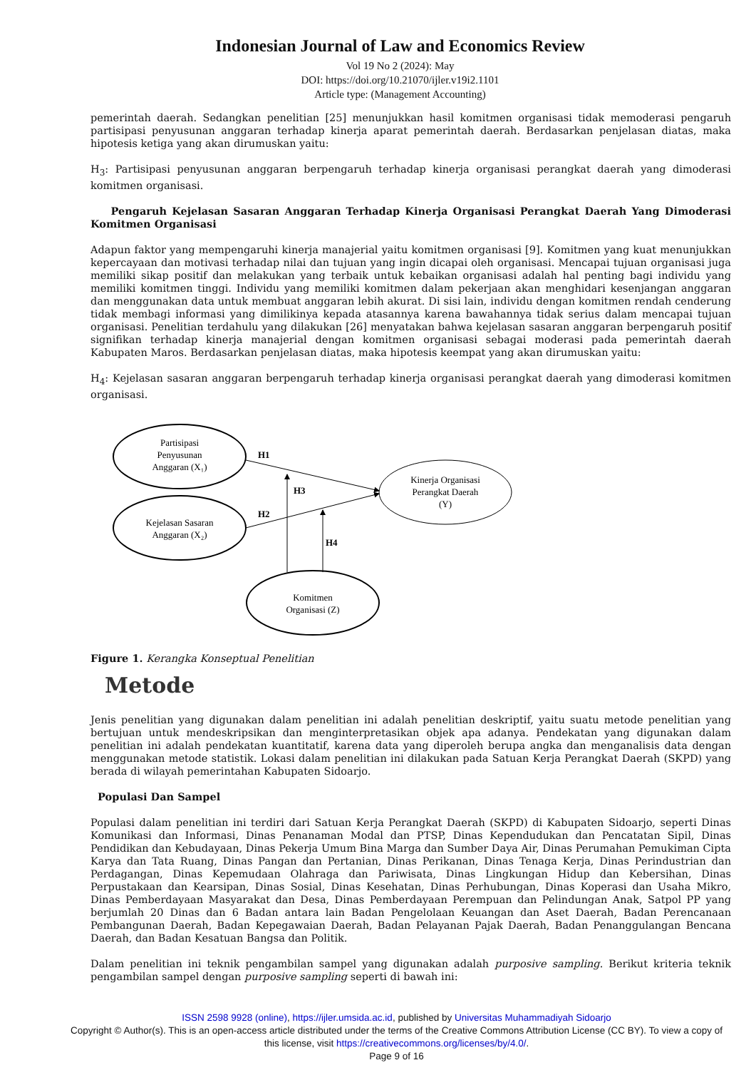Indonesian Journal of Law and Economics Review
Vol 19 No 2 (2024): May
DOI: https://doi.org/10.21070/ijler.v19i2.1101
Article type: (Management Accounting)
pemerintah daerah. Sedangkan penelitian [25] menunjukkan hasil komitmen organisasi tidak memoderasi pengaruh partisipasi penyusunan anggaran terhadap kinerja aparat pemerintah daerah. Berdasarkan penjelasan diatas, maka hipotesis ketiga yang akan dirumuskan yaitu:
H<sub>3</sub>: Partisipasi penyusunan anggaran berpengaruh terhadap kinerja organisasi perangkat daerah yang dimoderasi komitmen organisasi.
Pengaruh Kejelasan Sasaran Anggaran Terhadap Kinerja Organisasi Perangkat Daerah Yang Dimoderasi Komitmen Organisasi
Adapun faktor yang mempengaruhi kinerja manajerial yaitu komitmen organisasi [9]. Komitmen yang kuat menunjukkan kepercayaan dan motivasi terhadap nilai dan tujuan yang ingin dicapai oleh organisasi. Mencapai tujuan organisasi juga memiliki sikap positif dan melakukan yang terbaik untuk kebaikan organisasi adalah hal penting bagi individu yang memiliki komitmen tinggi. Individu yang memiliki komitmen dalam pekerjaan akan menghidari kesenjangan anggaran dan menggunakan data untuk membuat anggaran lebih akurat. Di sisi lain, individu dengan komitmen rendah cenderung tidak membagi informasi yang dimilikinya kepada atasannya karena bawahannya tidak serius dalam mencapai tujuan organisasi. Penelitian terdahulu yang dilakukan [26] menyatakan bahwa kejelasan sasaran anggaran berpengaruh positif signifikan terhadap kinerja manajerial dengan komitmen organisasi sebagai moderasi pada pemerintah daerah Kabupaten Maros. Berdasarkan penjelasan diatas, maka hipotesis keempat yang akan dirumuskan yaitu:
H<sub>4</sub>: Kejelasan sasaran anggaran berpengaruh terhadap kinerja organisasi perangkat daerah yang dimoderasi komitmen organisasi.
Partisipasi
Penyusunan
Anggaran (X₁)
Kejelasan Sasaran
Anggaran (X₂)
Komitmen
Organisasi (Z)
Kinerja Organisasi
Perangkat Daerah
(Y)
H1
H3
H2
H4
Figure 1. Kerangka Konseptual Penelitian
Metode
Jenis penelitian yang digunakan dalam penelitian ini adalah penelitian deskriptif, yaitu suatu metode penelitian yang bertujuan untuk mendeskripsikan dan menginterpretasikan objek apa adanya. Pendekatan yang digunakan dalam penelitian ini adalah pendekatan kuantitatif, karena data yang diperoleh berupa angka dan menganalisis data dengan menggunakan metode statistik. Lokasi dalam penelitian ini dilakukan pada Satuan Kerja Perangkat Daerah (SKPD) yang berada di wilayah pemerintahan Kabupaten Sidoarjo.
Populasi Dan Sampel
Populasi dalam penelitian ini terdiri dari Satuan Kerja Perangkat Daerah (SKPD) di Kabupaten Sidoarjo, seperti Dinas Komunikasi dan Informasi, Dinas Penanaman Modal dan PTSP, Dinas Kependudukan dan Pencatatan Sipil, Dinas Pendidikan dan Kebudayaan, Dinas Pekerja Umum Bina Marga dan Sumber Daya Air, Dinas Perumahan Pemukiman Cipta Karya dan Tata Ruang, Dinas Pangan dan Pertanian, Dinas Perikanan, Dinas Tenaga Kerja, Dinas Perindustrian dan Perdagangan, Dinas Kepemudaan Olahraga dan Pariwisata, Dinas Lingkungan Hidup dan Kebersihan, Dinas Perpustakaan dan Kearsipan, Dinas Sosial, Dinas Kesehatan, Dinas Perhubungan, Dinas Koperasi dan Usaha Mikro, Dinas Pemberdayaan Masyarakat dan Desa, Dinas Pemberdayaan Perempuan dan Pelindungan Anak, Satpol PP yang berjumlah 20 Dinas dan 6 Badan antara lain Badan Pengelolaan Keuangan dan Aset Daerah, Badan Perencanaan Pembangunan Daerah, Badan Kepegawaian Daerah, Badan Pelayanan Pajak Daerah, Badan Penanggulangan Bencana Daerah, dan Badan Kesatuan Bangsa dan Politik.
Dalam penelitian ini teknik pengambilan sampel yang digunakan adalah purposive sampling. Berikut kriteria teknik pengambilan sampel dengan purposive sampling seperti di bawah ini:
ISSN 2598 9928 (online), https://ijler.umsida.ac.id, published by Universitas Muhammadiyah Sidoarjo
Copyright © Author(s). This is an open-access article distributed under the terms of the Creative Commons Attribution License (CC BY). To view a copy of this license, visit https://creativecommons.org/licenses/by/4.0/.
Page 9 of 16